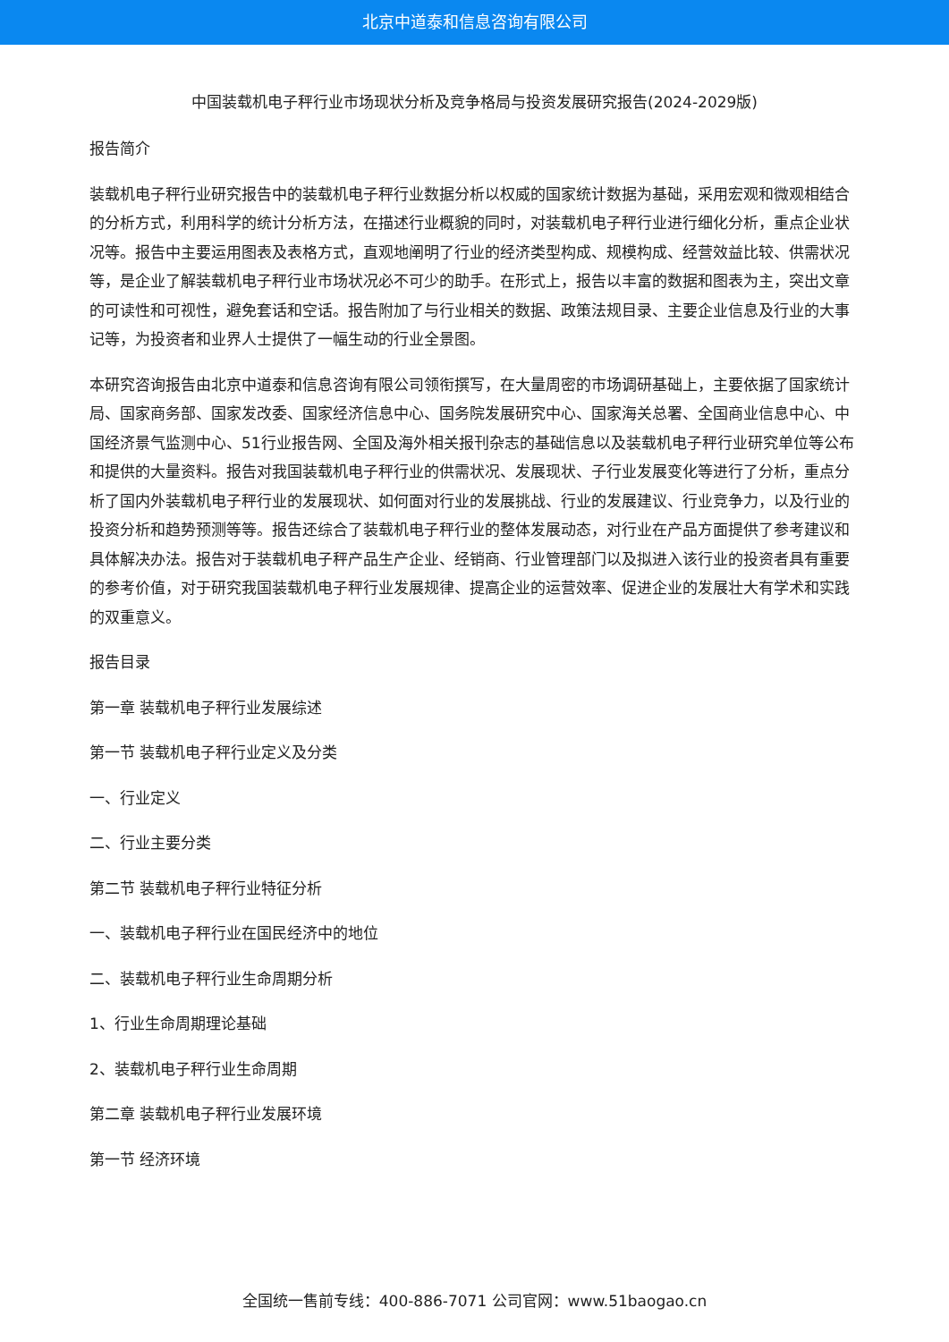北京中道泰和信息咨询有限公司
中国装载机电子秤行业市场现状分析及竞争格局与投资发展研究报告(2024-2029版)
报告简介
装载机电子秤行业研究报告中的装载机电子秤行业数据分析以权威的国家统计数据为基础，采用宏观和微观相结合的分析方式，利用科学的统计分析方法，在描述行业概貌的同时，对装载机电子秤行业进行细化分析，重点企业状况等。报告中主要运用图表及表格方式，直观地阐明了行业的经济类型构成、规模构成、经营效益比较、供需状况等，是企业了解装载机电子秤行业市场状况必不可少的助手。在形式上，报告以丰富的数据和图表为主，突出文章的可读性和可视性，避免套话和空话。报告附加了与行业相关的数据、政策法规目录、主要企业信息及行业的大事记等，为投资者和业界人士提供了一幅生动的行业全景图。
本研究咨询报告由北京中道泰和信息咨询有限公司领衔撰写，在大量周密的市场调研基础上，主要依据了国家统计局、国家商务部、国家发改委、国家经济信息中心、国务院发展研究中心、国家海关总署、全国商业信息中心、中国经济景气监测中心、51行业报告网、全国及海外相关报刊杂志的基础信息以及装载机电子秤行业研究单位等公布和提供的大量资料。报告对我国装载机电子秤行业的供需状况、发展现状、子行业发展变化等进行了分析，重点分析了国内外装载机电子秤行业的发展现状、如何面对行业的发展挑战、行业的发展建议、行业竞争力，以及行业的投资分析和趋势预测等等。报告还综合了装载机电子秤行业的整体发展动态，对行业在产品方面提供了参考建议和具体解决办法。报告对于装载机电子秤产品生产企业、经销商、行业管理部门以及拟进入该行业的投资者具有重要的参考价值，对于研究我国装载机电子秤行业发展规律、提高企业的运营效率、促进企业的发展壮大有学术和实践的双重意义。
报告目录
第一章 装载机电子秤行业发展综述
第一节 装载机电子秤行业定义及分类
一、行业定义
二、行业主要分类
第二节 装载机电子秤行业特征分析
一、装载机电子秤行业在国民经济中的地位
二、装载机电子秤行业生命周期分析
1、行业生命周期理论基础
2、装载机电子秤行业生命周期
第二章 装载机电子秤行业发展环境
第一节 经济环境
全国统一售前专线：400-886-7071 公司官网：www.51baogao.cn